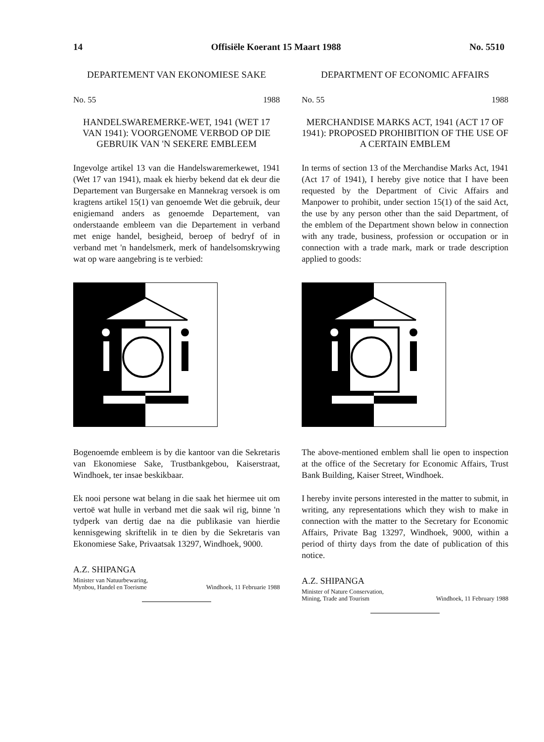14 Offisiële Koerant 15 Maart 1988 No. 5510
DEPARTEMENT VAN EKONOMIESE SAKE
No. 55 1988
HANDELSWAREMERKE-WET, 1941 (WET 17 VAN 1941): VOORGENOME VERBOD OP DIE GEBRUIK VAN 'N SEKERE EMBLEEM
Ingevolge artikel 13 van die Handelswaremerkewet, 1941 (Wet 17 van 1941), maak ek hierby bekend dat ek deur die Departement van Burgersake en Mannekrag versoek is om kragtens artikel 15(1) van genoemde Wet die gebruik, deur enigiemand anders as genoemde Departement, van onderstaande embleem van die Departement in verband met enige handel, besigheid, beroep of bedryf of in verband met 'n handelsmerk, merk of handelsomskrywing wat op ware aangebring is te verbied:
Bogenoemde embleem is by die kantoor van die Sekretaris van Ekonomiese Sake, Trustbankgebou, Kaiserstraat, Windhoek, ter insae beskikbaar.
Ek nooi persone wat belang in die saak het hiermee uit om vertoë wat hulle in verband met die saak wil rig, binne 'n tydperk van dertig dae na die publikasie van hierdie kennisgewing skriftelik in te dien by die Sekretaris van Ekonomiese Sake, Privaatsak 13297, Windhoek, 9000.
A.Z. SHIPANGA
Minister van Natuurbewaring,
Mynbou, Handel en Toerisme
Windhoek, 11 Februarie 1988
DEPARTMENT OF ECONOMIC AFFAIRS
No. 55 1988
MERCHANDISE MARKS ACT, 1941 (ACT 17 OF 1941): PROPOSED PROHIBITION OF THE USE OF A CERTAIN EMBLEM
In terms of section 13 of the Merchandise Marks Act, 1941 (Act 17 of 1941), I hereby give notice that I have been requested by the Department of Civic Affairs and Manpower to prohibit, under section 15(1) of the said Act, the use by any person other than the said Department, of the emblem of the Department shown below in connection with any trade, business, profession or occupation or in connection with a trade mark, mark or trade description applied to goods:
The above-mentioned emblem shall lie open to inspection at the office of the Secretary for Economic Affairs, Trust Bank Building, Kaiser Street, Windhoek.
I hereby invite persons interested in the matter to submit, in writing, any representations which they wish to make in connection with the matter to the Secretary for Economic Affairs, Private Bag 13297, Windhoek, 9000, within a period of thirty days from the date of publication of this notice.
A.Z. SHIPANGA
Minister of Nature Conservation,
Mining, Trade and Tourism
Windhoek, 11 February 1988